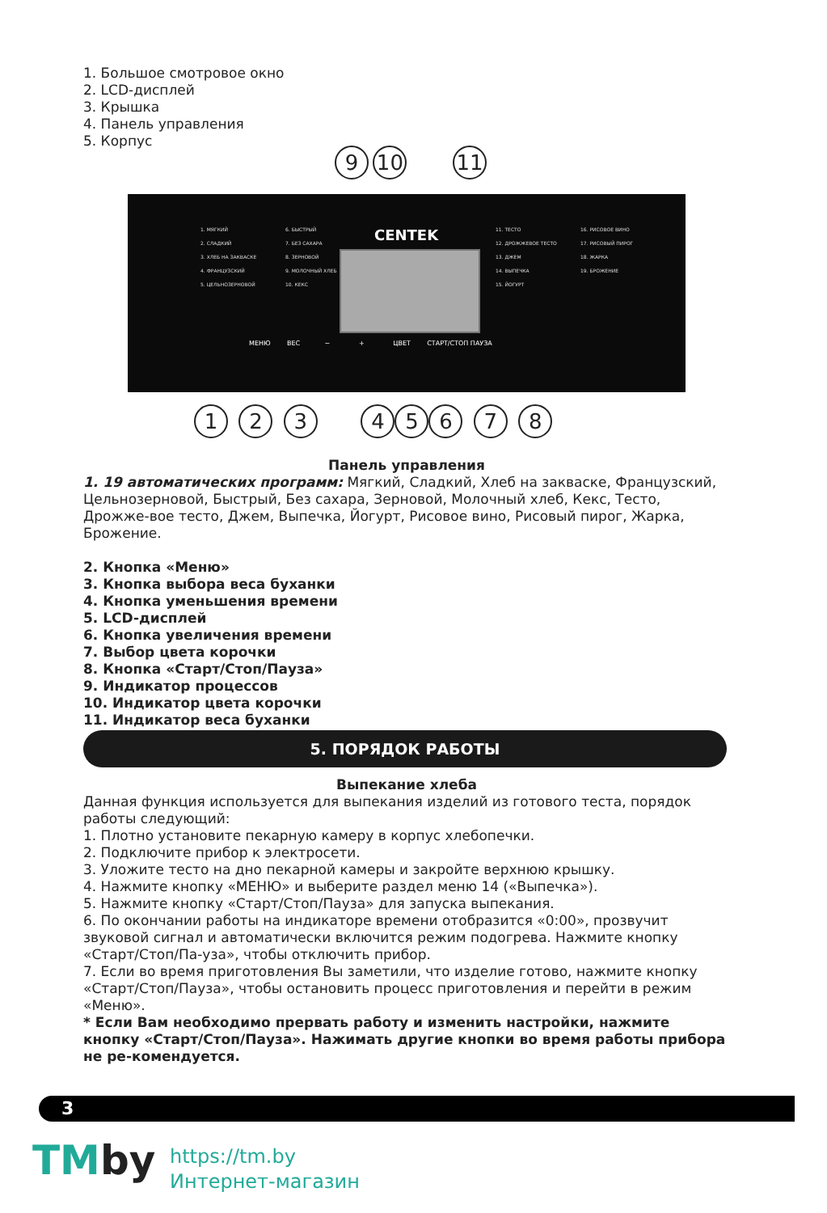1. Большое смотровое окно
2. LCD-дисплей
3. Крышка
4. Панель управления
5. Корпус
9 10 11
1. МЯГКИЙ
2. СЛАДКИЙ
3. ХЛЕБ НА ЗАКВАСКЕ
4. ФРАНЦУЗСКИЙ
5. ЦЕЛЬНОЗЕРНОВОЙ
6. БЫСТРЫЙ
7. БЕЗ САХАРА
8. ЗЕРНОВОЙ
9. МОЛОЧНЫЙ ХЛЕБ
10. КЕКС
CENTEK
11. ТЕСТО
12. ДРОЖЖЕВОЕ ТЕСТО
13. ДЖЕМ
14. ВЫПЕЧКА
15. ЙОГУРТ
16. РИСОВОЕ ВИНО
17. РИСОВЫЙ ПИРОГ
18. ЖАРКА
19. БРОЖЕНИЕ
МЕНЮ ВЕС − + ЦВЕТ СТАРТ/СТОП ПАУЗА
1 2 3 456 7 8
Панель управления
1. 19 автоматических программ: Мягкий, Сладкий, Хлеб на закваске, Французский, Цельнозерновой, Быстрый, Без сахара, Зерновой, Молочный хлеб, Кекс, Тесто, Дрожже-вое тесто, Джем, Выпечка, Йогурт, Рисовое вино, Рисовый пирог, Жарка, Брожение.
2. Кнопка «Меню»
3. Кнопка выбора веса буханки
4. Кнопка уменьшения времени
5. LCD-дисплей
6. Кнопка увеличения времени
7. Выбор цвета корочки
8. Кнопка «Старт/Стоп/Пауза»
9. Индикатор процессов
10. Индикатор цвета корочки
11. Индикатор веса буханки
5. ПОРЯДОК РАБОТЫ
Выпекание хлеба
Данная функция используется для выпекания изделий из готового теста, порядок работы следующий:
1. Плотно установите пекарную камеру в корпус хлебопечки.
2. Подключите прибор к электросети.
3. Уложите тесто на дно пекарной камеры и закройте верхнюю крышку.
4. Нажмите кнопку «МЕНЮ» и выберите раздел меню 14 («Выпечка»).
5. Нажмите кнопку «Старт/Стоп/Пауза» для запуска выпекания.
6. По окончании работы на индикаторе времени отобразится «0:00», прозвучит звуковой сигнал и автоматически включится режим подогрева. Нажмите кнопку «Старт/Стоп/Па-уза», чтобы отключить прибор.
7. Если во время приготовления Вы заметили, что изделие готово, нажмите кнопку «Старт/Стоп/Пауза», чтобы остановить процесс приготовления и перейти в режим «Меню».
* Если Вам необходимо прервать работу и изменить настройки, нажмите кнопку «Старт/Стоп/Пауза». Нажимать другие кнопки во время работы прибора не ре-комендуется.
3
TMby
https://tm.by
Интернет-магазин